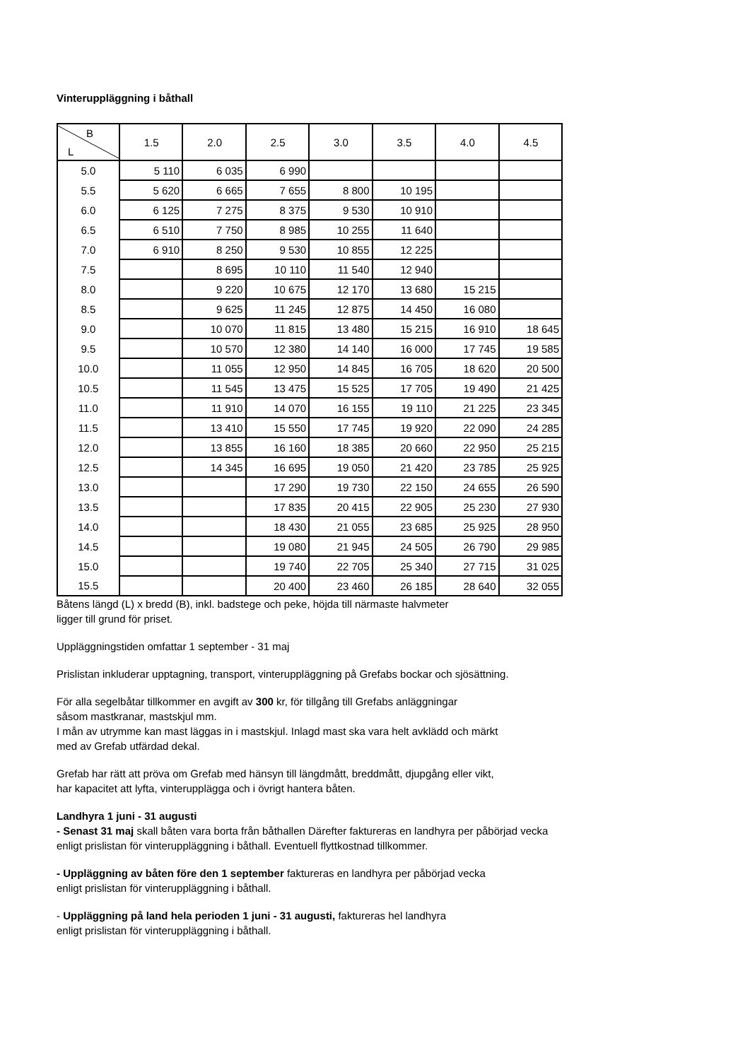Vinteruppläggning i båthall
| B L | 1.5 | 2.0 | 2.5 | 3.0 | 3.5 | 4.0 | 4.5 |
| --- | --- | --- | --- | --- | --- | --- | --- |
| 5.0 | 5 110 | 6 035 | 6 990 | | | | |
| 5.5 | 5 620 | 6 665 | 7 655 | 8 800 | 10 195 | | |
| 6.0 | 6 125 | 7 275 | 8 375 | 9 530 | 10 910 | | |
| 6.5 | 6 510 | 7 750 | 8 985 | 10 255 | 11 640 | | |
| 7.0 | 6 910 | 8 250 | 9 530 | 10 855 | 12 225 | | |
| 7.5 | | 8 695 | 10 110 | 11 540 | 12 940 | | |
| 8.0 | | 9 220 | 10 675 | 12 170 | 13 680 | 15 215 | |
| 8.5 | | 9 625 | 11 245 | 12 875 | 14 450 | 16 080 | |
| 9.0 | | 10 070 | 11 815 | 13 480 | 15 215 | 16 910 | 18 645 |
| 9.5 | | 10 570 | 12 380 | 14 140 | 16 000 | 17 745 | 19 585 |
| 10.0 | | 11 055 | 12 950 | 14 845 | 16 705 | 18 620 | 20 500 |
| 10.5 | | 11 545 | 13 475 | 15 525 | 17 705 | 19 490 | 21 425 |
| 11.0 | | 11 910 | 14 070 | 16 155 | 19 110 | 21 225 | 23 345 |
| 11.5 | | 13 410 | 15 550 | 17 745 | 19 920 | 22 090 | 24 285 |
| 12.0 | | 13 855 | 16 160 | 18 385 | 20 660 | 22 950 | 25 215 |
| 12.5 | | 14 345 | 16 695 | 19 050 | 21 420 | 23 785 | 25 925 |
| 13.0 | | | 17 290 | 19 730 | 22 150 | 24 655 | 26 590 |
| 13.5 | | | 17 835 | 20 415 | 22 905 | 25 230 | 27 930 |
| 14.0 | | | 18 430 | 21 055 | 23 685 | 25 925 | 28 950 |
| 14.5 | | | 19 080 | 21 945 | 24 505 | 26 790 | 29 985 |
| 15.0 | | | 19 740 | 22 705 | 25 340 | 27 715 | 31 025 |
| 15.5 | | | 20 400 | 23 460 | 26 185 | 28 640 | 32 055 |
Båtens längd (L) x bredd (B), inkl. badstege och peke, höjda till närmaste halvmeter
ligger till grund för priset.
Uppläggningstiden omfattar 1 september - 31 maj
Prislistan inkluderar upptagning, transport, vinteruppläggning på Grefabs bockar och sjösättning.
För alla segelbåtar tillkommer en avgift av 300 kr, för tillgång till Grefabs anläggningar
såsom mastkranar, mastskjul mm.
I mån av utrymme kan mast läggas in i mastskjul. Inlagd mast ska vara helt avklädd och märkt
med av Grefab utfärdad dekal.
Grefab har rätt att pröva om Grefab med hänsyn till längdmått, breddmått, djupgång eller vikt,
har kapacitet att lyfta, vinteruppläggа och i övrigt hantera båten.
Landhyra 1 juni - 31 augusti
- Senast 31 maj skall båten vara borta från båthallen Därefter faktureras en landhyra per påbörjad vecka
enligt prislistan för vinteruppläggning i båthall. Eventuell flyttkostnad tillkommer.
- Uppläggning av båten före den 1 september faktureras en landhyra per påbörjad vecka
enligt prislistan för vinteruppläggning i båthall.
- Uppläggning på land hela perioden 1 juni - 31 augusti, faktureras hel landhyra
enligt prislistan för vinteruppläggning i båthall.